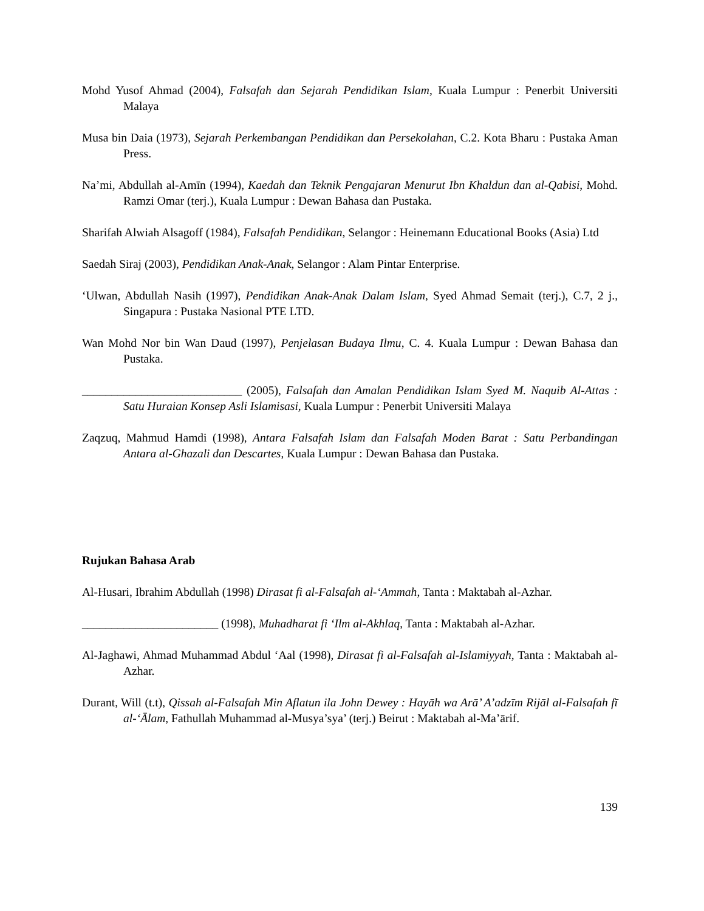Mohd Yusof Ahmad (2004), Falsafah dan Sejarah Pendidikan Islam, Kuala Lumpur : Penerbit Universiti Malaya
Musa bin Daia (1973), Sejarah Perkembangan Pendidikan dan Persekolahan, C.2. Kota Bharu : Pustaka Aman Press.
Na’mi, Abdullah al-Amīn (1994), Kaedah dan Teknik Pengajaran Menurut Ibn Khaldun dan al-Qabisi, Mohd. Ramzi Omar (terj.), Kuala Lumpur : Dewan Bahasa dan Pustaka.
Sharifah Alwiah Alsagoff (1984), Falsafah Pendidikan, Selangor : Heinemann Educational Books (Asia) Ltd
Saedah Siraj (2003), Pendidikan Anak-Anak, Selangor : Alam Pintar Enterprise.
‘Ulwan, Abdullah Nasih (1997), Pendidikan Anak-Anak Dalam Islam, Syed Ahmad Semait (terj.), C.7, 2 j., Singapura : Pustaka Nasional PTE LTD.
Wan Mohd Nor bin Wan Daud (1997), Penjelasan Budaya Ilmu, C. 4. Kuala Lumpur : Dewan Bahasa dan Pustaka.
___________________________ (2005), Falsafah dan Amalan Pendidikan Islam Syed M. Naquib Al-Attas : Satu Huraian Konsep Asli Islamisasi, Kuala Lumpur : Penerbit Universiti Malaya
Zaqzuq, Mahmud Hamdi (1998), Antara Falsafah Islam dan Falsafah Moden Barat : Satu Perbandingan Antara al-Ghazali dan Descartes, Kuala Lumpur : Dewan Bahasa dan Pustaka.
Rujukan Bahasa Arab
Al-Husari, Ibrahim Abdullah (1998) Dirasat fi al-Falsafah al-‘Ammah, Tanta : Maktabah al-Azhar.
_______________________ (1998), Muhadharat fi ‘Ilm al-Akhlaq, Tanta : Maktabah al-Azhar.
Al-Jaghawi, Ahmad Muhammad Abdul ‘Aal (1998), Dirasat fi al-Falsafah al-Islamiyyah, Tanta : Maktabah al-Azhar.
Durant, Will (t.t), Qissah al-Falsafah Min Aflatun ila John Dewey : Hayāh wa Arā’ A’adzīm Rijāl al-Falsafah fī al-‘Ālam, Fathullah Muhammad al-Musya’sya’ (terj.) Beirut : Maktabah al-Ma’ārif.
139